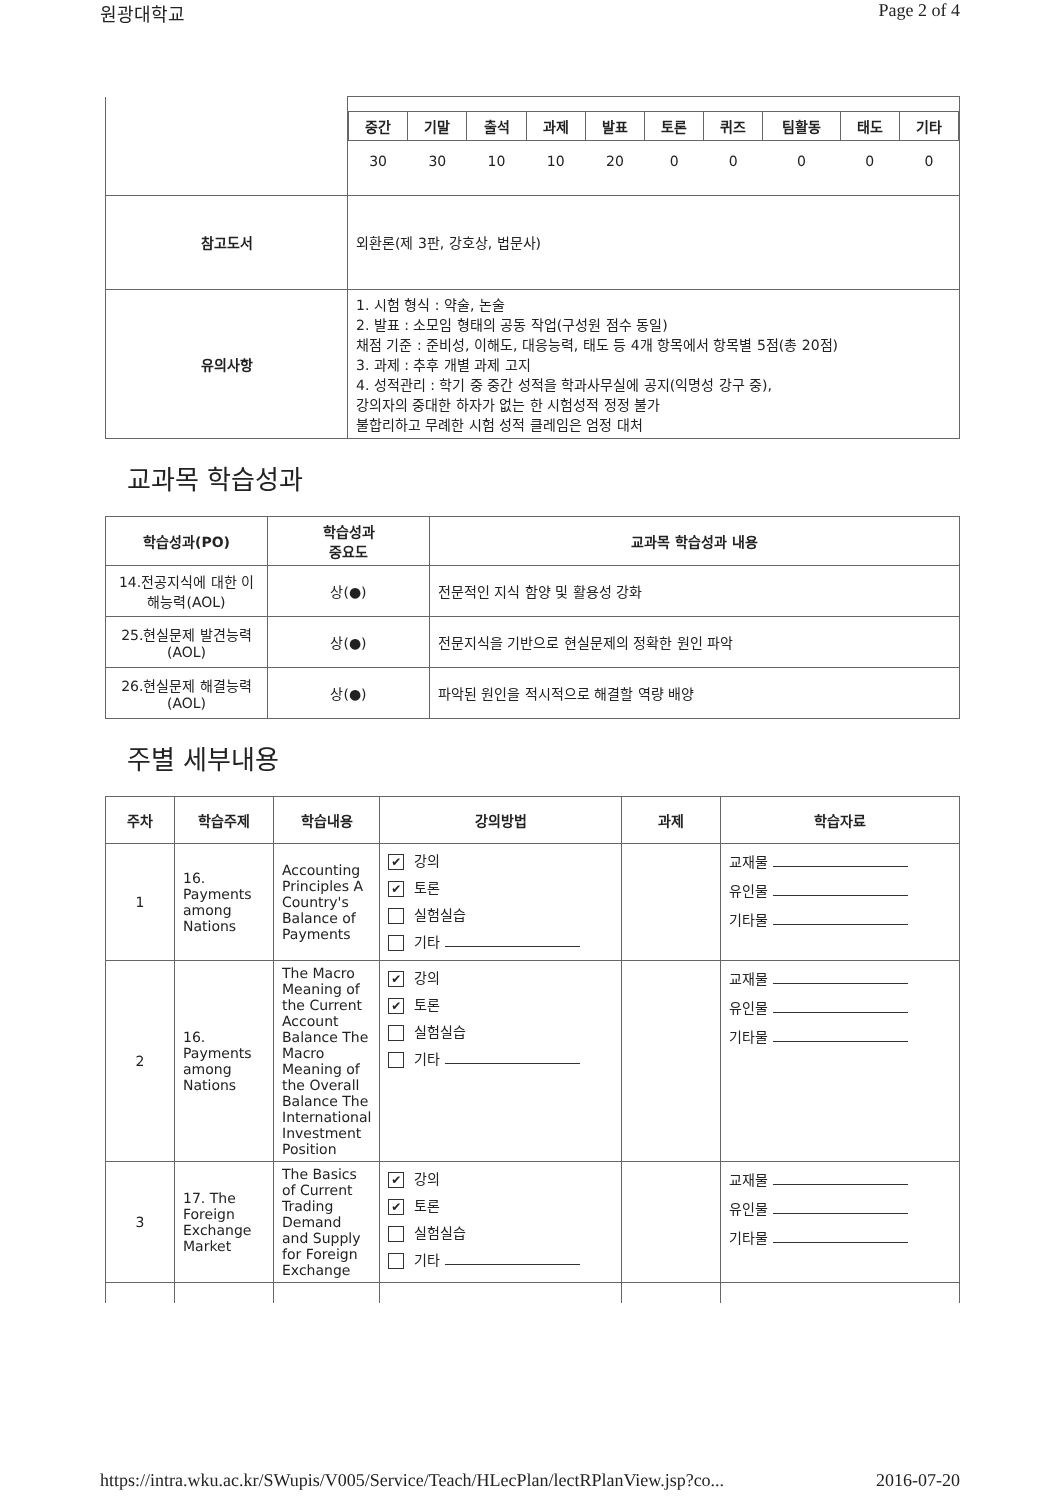원광대학교 Page 2 of 4
| | / 중간 / 기말 / 출석 / 과제 / 발표 / 토론 / 퀴즈 / 팀활동 / 태도 / 기타 / / --- / --- / --- / --- / --- / --- / --- / --- / --- / --- / / 30 / 30 / 10 / 10 / 20 / 0 / 0 / 0 / 0 / 0 / |
| 참고도서 | 외환론(제 3판, 강호상, 법문사) |
| 유의사항 | 1. 시험 형식 : 약술, 논술 2. 발표 : 소모임 형태의 공동 작업(구성원 점수 동일) 채점 기준 : 준비성, 이해도, 대응능력, 태도 등 4개 항목에서 항목별 5점(총 20점) 3. 과제 : 추후 개별 과제 고지 4. 성적관리 : 학기 중 중간 성적을 학과사무실에 공지(익명성 강구 중), 강의자의 중대한 하자가 없는 한 시험성적 정정 불가 불합리하고 무례한 시험 성적 클레임은 엄정 대처 |
교과목 학습성과
| 학습성과(PO) | 학습성과 중요도 | 교과목 학습성과 내용 |
| --- | --- | --- |
| 14.전공지식에 대한 이해능력(AOL) | 상(●) | 전문적인 지식 함양 및 활용성 강화 |
| 25.현실문제 발견능력(AOL) | 상(●) | 전문지식을 기반으로 현실문제의 정확한 원인 파악 |
| 26.현실문제 해결능력(AOL) | 상(●) | 파악된 원인을 적시적으로 해결할 역량 배양 |
주별 세부내용
| 주차 | 학습주제 | 학습내용 | 강의방법 | 과제 | 학습자료 |
| --- | --- | --- | --- | --- | --- |
| 1 | 16. Payments among Nations | Accounting Principles A Country's Balance of Payments | ✔ 강의 ✔ 토론 실험실습 기타 | | 교재물 유인물 기타물 |
| 2 | 16. Payments among Nations | The Macro Meaning of the Current Account Balance The Macro Meaning of the Overall Balance The International Investment Position | ✔ 강의 ✔ 토론 실험실습 기타 | | 교재물 유인물 기타물 |
| 3 | 17. The Foreign Exchange Market | The Basics of Current Trading Demand and Supply for Foreign Exchange | ✔ 강의 ✔ 토론 실험실습 기타 | | 교재물 유인물 기타물 |
https://intra.wku.ac.kr/SWupis/V005/Service/Teach/HLecPlan/lectRPlanView.jsp?co... 2016-07-20